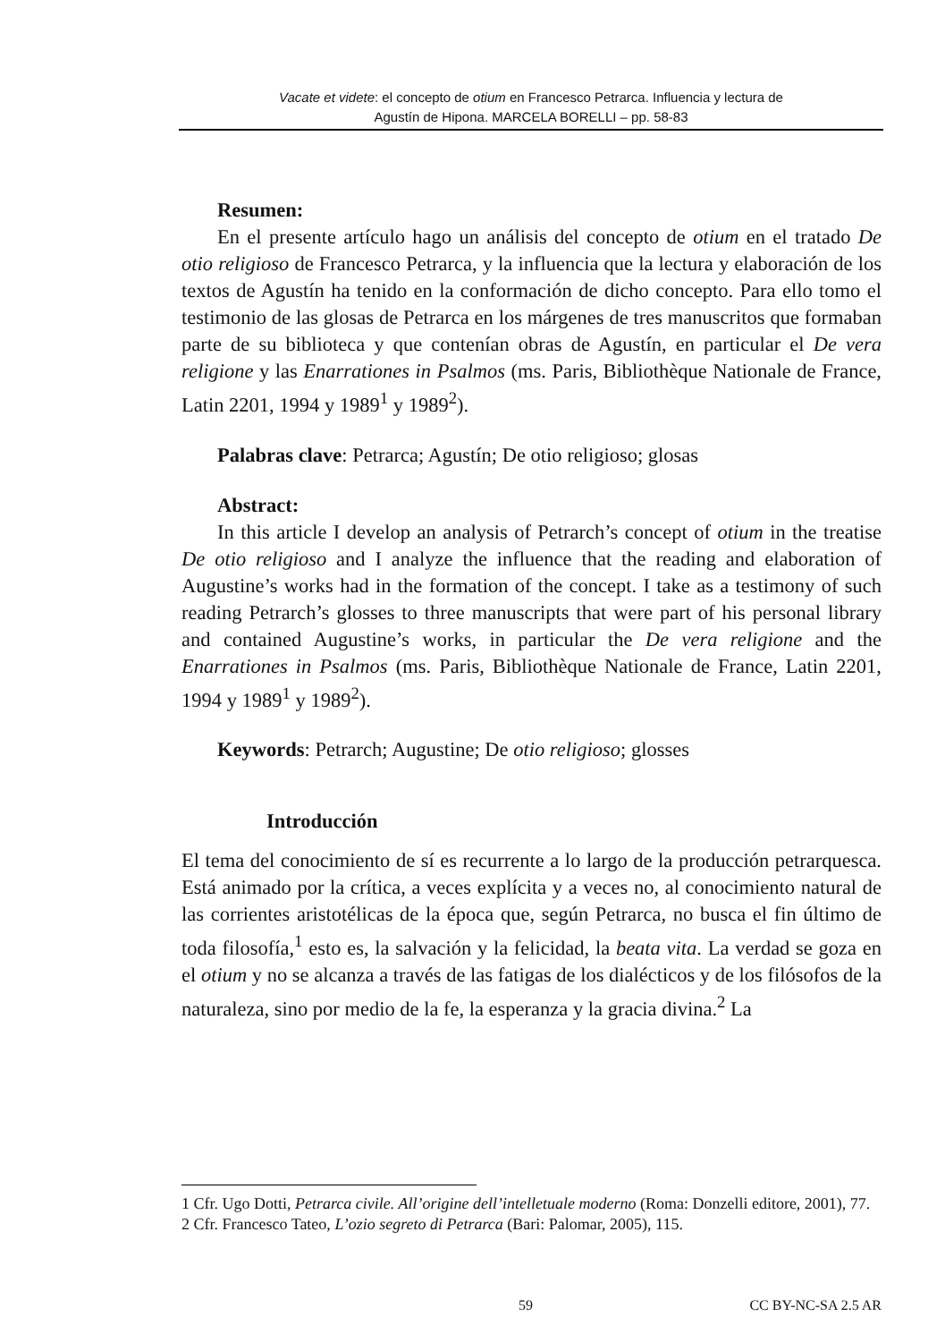Vacate et videte: el concepto de otium en Francesco Petrarca. Influencia y lectura de
Agustín de Hipona. MARCELA BORELLI – pp. 58-83
Resumen:
En el presente artículo hago un análisis del concepto de otium en el tratado De otio religioso de Francesco Petrarca, y la influencia que la lectura y elaboración de los textos de Agustín ha tenido en la conformación de dicho concepto. Para ello tomo el testimonio de las glosas de Petrarca en los márgenes de tres manuscritos que formaban parte de su biblioteca y que contenían obras de Agustín, en particular el De vera religione y las Enarrationes in Psalmos (ms. Paris, Bibliothèque Nationale de France, Latin 2201, 1994 y 1989<sup>1</sup> y 1989<sup>2</sup>).
Palabras clave: Petrarca; Agustín; De otio religioso; glosas
Abstract:
In this article I develop an analysis of Petrarch’s concept of otium in the treatise De otio religioso and I analyze the influence that the reading and elaboration of Augustine’s works had in the formation of the concept. I take as a testimony of such reading Petrarch’s glosses to three manuscripts that were part of his personal library and contained Augustine’s works, in particular the De vera religione and the Enarrationes in Psalmos (ms. Paris, Bibliothèque Nationale de France, Latin 2201, 1994 y 1989<sup>1</sup> y 1989<sup>2</sup>).
Keywords: Petrarch; Augustine; De otio religioso; glosses
Introducción
El tema del conocimiento de sí es recurrente a lo largo de la producción petrarquesca. Está animado por la crítica, a veces explícita y a veces no, al conocimiento natural de las corrientes aristotélicas de la época que, según Petrarca, no busca el fin último de toda filosofía,<sup>1</sup> esto es, la salvación y la felicidad, la beata vita. La verdad se goza en el otium y no se alcanza a través de las fatigas de los dialécticos y de los filósofos de la naturaleza, sino por medio de la fe, la esperanza y la gracia divina.<sup>2</sup> La
1 Cfr. Ugo Dotti, Petrarca civile. All’origine dell’intelletuale moderno (Roma: Donzelli editore, 2001), 77.
2 Cfr. Francesco Tateo, L’ozio segreto di Petrarca (Bari: Palomar, 2005), 115.
59 CC BY-NC-SA 2.5 AR